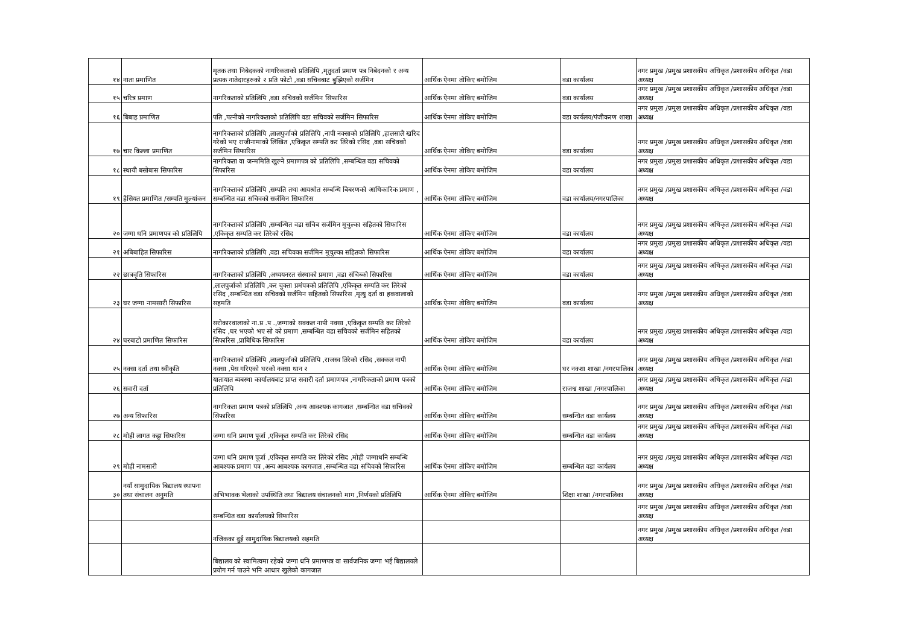| १४ | नाता प्रमाणित | मृतक तथा निबेदकको नागरिकताको प्रतिलिपि ,मृतुदर्ता प्रमाण पत्र निबेदनको र अन्य प्रत्यक नातेदारहरुको २ प्रति फोटो ,वडा सचिवबाट बुझिएको सर्जमिन | आर्थिक ऐनमा तोकिए बमोजिम | वडा कार्यालय | नगर प्रमुख /प्रमुख प्रशासकीय अधिकृत /प्रशासकीय अधिकृत /वडा अध्यक्ष |
| १५ | चरित्र प्रमाण | नागरिकताको प्रतिलिपि ,वडा सचिवको सर्जमिन सिफारिस | आर्थिक ऐनमा तोकिए बमोजिम | वडा कार्यालय | नगर प्रमुख /प्रमुख प्रशासकीय अधिकृत /प्रशासकीय अधिकृत /वडा अध्यक्ष |
| १६ | बिबाह प्रमाणित | पति ,पत्नीको नागरिकताको प्रतिलिपि वडा सचिवको सर्जमिन सिफारिस | आर्थिक ऐनमा तोकिए बमोजिम | वडा कार्यलय/पंजीकरण शाखा | नगर प्रमुख /प्रमुख प्रशासकीय अधिकृत /प्रशासकीय अधिकृत /वडा अध्यक्ष |
| १७ | चार किल्ला प्रमाणित | नागरिकताको प्रतिलिपि ,लालपुर्जाको प्रतिलिपि ,नापी नक्साको प्रतिलिपि ,हालसालै खरिद गरेको भए राजीनामाको लिखित ,एकिकृत सम्पति कर तिरेको रसिद ,वडा सचिवको सर्जमिन सिफारिस | आर्थिक ऐनमा तोकिए बमोजिम | वडा कार्यालय | नगर प्रमुख /प्रमुख प्रशासकीय अधिकृत /प्रशासकीय अधिकृत /वडा अध्यक्ष |
| १८ | स्थायी बसोबास सिफारिस | नागरिकता वा जन्ममिति खुल्ने प्रमाणपत्र को प्रतिलिपि ,सम्बन्धित वडा सचिवको सिफारिस | आर्थिक ऐनमा तोकिए बमोजिम | वडा कार्यालय | नगर प्रमुख /प्रमुख प्रशासकीय अधिकृत /प्रशासकीय अधिकृत /वडा अध्यक्ष |
| १९ | हैसियत प्रमाणित /सम्पति मुल्यांकन | नागरिकताको प्रतिलिपि ,सम्पति तथा आयश्रोत सम्बन्धि बिबरणको आधिकारिक प्रमाण , सम्बन्धित वडा सचिवको सर्जमिन सिफारिस | आर्थिक ऐनमा तोकिए बमोजिम | वडा कार्यालय/नगरपालिका | नगर प्रमुख /प्रमुख प्रशासकीय अधिकृत /प्रशासकीय अधिकृत /वडा अध्यक्ष |
| २० | जग्गा धनि प्रमाणपत्र को प्रतिलिपि | नागरिकताको प्रतिलिपि ,सम्बन्धित वडा सचिब सर्जमिन मुचुल्का सहितको सिफारिस ,एकिकृत सम्पति कर तिरेको रसिद | आर्थिक ऐनमा तोकिए बमोजिम | वडा कार्यालय | नगर प्रमुख /प्रमुख प्रशासकीय अधिकृत /प्रशासकीय अधिकृत /वडा अध्यक्ष |
| २१ | अबिबाहित सिफारिस | नागरिकताको प्रतिलिपि ,वडा सचिवका सर्जमिन मुचुल्का सहितको सिफारिस | आर्थिक ऐनमा तोकिए बमोजिम | वडा कार्यालय | नगर प्रमुख /प्रमुख प्रशासकीय अधिकृत /प्रशासकीय अधिकृत /वडा अध्यक्ष |
| २२ | छात्रवृति सिफारिस | नागरिकताको प्रतिलिपि ,अध्ययनरत संस्थाको प्रमाण ,वडा संचिब्को सिफारिस | आर्थिक ऐनमा तोकिए बमोजिम | वडा कार्यालय | नगर प्रमुख /प्रमुख प्रशासकीय अधिकृत /प्रशासकीय अधिकृत /वडा अध्यक्ष |
| २३ | घर जग्गा नामसारी सिफारिस | ,लालपुर्जाको प्रतिलिपि ,कर चुक्ता प्रमंपत्रको प्रतिलिपि ,एकिकृत सम्पति कर तिरेको रसिद ,सम्बन्धित वडा सचिवको सर्जमिन सहितको सिफारिस ,मृत्यु दर्ता वा हकवालाको सहमति | आर्थिक ऐनमा तोकिए बमोजिम | वडा कार्यालय | नगर प्रमुख /प्रमुख प्रशासकीय अधिकृत /प्रशासकीय अधिकृत /वडा अध्यक्ष |
| २४ | घरबाटो प्रमाणित सिफारिस | सरोकारवालाको ना.प्र .प .,जग्गाको सक्कल नापी नक्सा ,एकिकृत सम्पति कर तिरेको रसिद ,घर भएको भए सो को प्रमाण ,सम्बन्धित वडा सचिवको सर्जमिन सहितको सिफारिस ,प्राबिधिक सिफारिस | आर्थिक ऐनमा तोकिए बमोजिम | वडा कार्यालय | नगर प्रमुख /प्रमुख प्रशासकीय अधिकृत /प्रशासकीय अधिकृत /वडा अध्यक्ष |
| २५ | नक्सा दर्ता तथा स्वीकृति | नागरिकताको प्रतिलिपि ,लालपुर्जाको प्रतिलिपि ,राजस्व तिरेको रसिद ,सक्कल नापी नक्सा ,पेस गरिएको घरको नक्सा थान २ | आर्थिक ऐनमा तोकिए बमोजिम | घर नक्शा शाखा /नगरपालिका | नगर प्रमुख /प्रमुख प्रशासकीय अधिकृत /प्रशासकीय अधिकृत /वडा अध्यक्ष |
| २६ | सवारी दर्ता | यातायात ब्यबस्था कार्यालयबाट प्राप्त सवारी दर्ता प्रमाणपत्र ,नागरिकताको प्रमाण पत्रको प्रतिलिपि | आर्थिक ऐनमा तोकिए बमोजिम | राजश्व शाखा /नगरपालिका | नगर प्रमुख /प्रमुख प्रशासकीय अधिकृत /प्रशासकीय अधिकृत /वडा अध्यक्ष |
| २७ | अन्य सिफारिस | नागरिकता प्रमाण पत्रको प्रतिलिपि ,अन्य आवश्यक कागजात ,सम्बन्धित वडा सचिवको सिफारिस | आर्थिक ऐनमा तोकिए बमोजिम | सम्बन्धित वडा कार्यलय | नगर प्रमुख /प्रमुख प्रशासकीय अधिकृत /प्रशासकीय अधिकृत /वडा अध्यक्ष |
| २८ | मोही लागत कट्टा सिफारिस | जग्गा धनि प्रमाण पूर्जा ,एकिकृत सम्पति कर तिरेको रसिद | आर्थिक ऐनमा तोकिए बमोजिम | सम्बन्धित वडा कार्यलय | नगर प्रमुख /प्रमुख प्रशासकीय अधिकृत /प्रशासकीय अधिकृत /वडा अध्यक्ष |
| २९ | मोही नामसारी | जग्गा धनि प्रमाण पूर्जा ,एकिकृत सम्पति कर तिरेको रसिद ,मोही जग्गाधनि सम्बन्धि आबश्यक प्रमाण पत्र ,अन्य आबश्यक कागजात ,सम्बन्धित वडा सचिवको सिफारिस | आर्थिक ऐनमा तोकिए बमोजिम | सम्बन्धित वडा कार्यलय | नगर प्रमुख /प्रमुख प्रशासकीय अधिकृत /प्रशासकीय अधिकृत /वडा अध्यक्ष |
| ३० | नयाँ सामुदायिक बिद्यालय स्थापना तथा संचालन अनुमति | अभिभावक भेलाको उपस्थिति तथा बिद्यालय संचालनको माग ,निर्णयको प्रतिलिपि | आर्थिक ऐनमा तोकिए बमोजिम | शिक्षा शाखा /नगरपालिका | नगर प्रमुख /प्रमुख प्रशासकीय अधिकृत /प्रशासकीय अधिकृत /वडा अध्यक्ष |
| | | सम्बन्धित वडा कार्यालयको सिफारिस | | | नगर प्रमुख /प्रमुख प्रशासकीय अधिकृत /प्रशासकीय अधिकृत /वडा अध्यक्ष |
| | | नजिकका दुई सामुदायिक बिद्यालयको सहमति | | | नगर प्रमुख /प्रमुख प्रशासकीय अधिकृत /प्रशासकीय अधिकृत /वडा अध्यक्ष |
| | | बिद्यालय को स्वामित्वमा रहेको जग्गा धनि प्रमाणपत्र वा सार्वजनिक जग्गा भई बिद्यालयले प्रयोग गर्न पाउने भनि आधार खुलेको कागजात | | | |